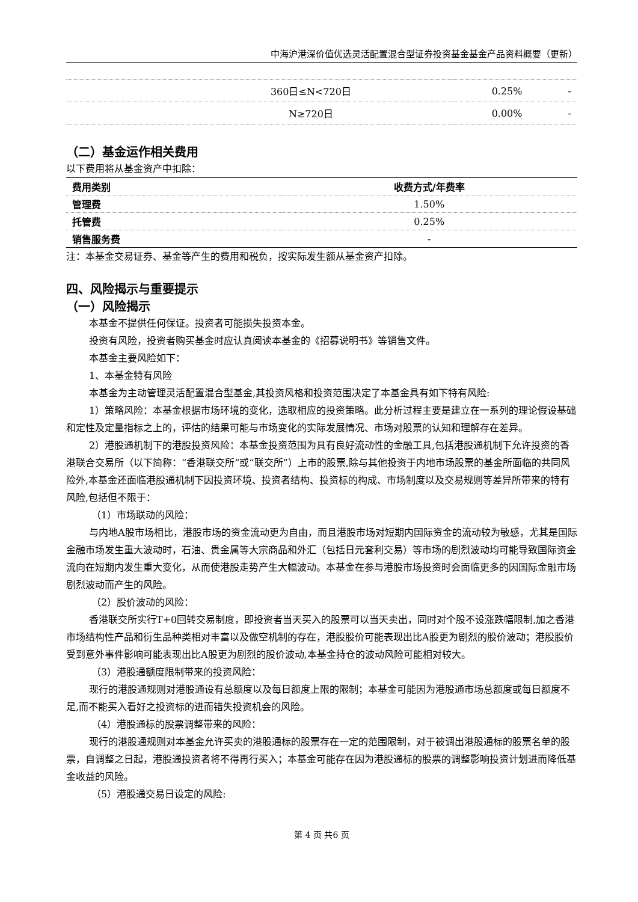中海沪港深价值优选灵活配置混合型证券投资基金基金产品资料概要（更新）
| | 360日≤N<720日 | 0.25% | - |
| | N≥720日 | 0.00% | - |
（二）基金运作相关费用
以下费用将从基金资产中扣除：
| 费用类别 | 收费方式/年费率 |
| --- | --- |
| 管理费 | 1.50% |
| 托管费 | 0.25% |
| 销售服务费 | - |
注：本基金交易证券、基金等产生的费用和税负，按实际发生额从基金资产扣除。
四、风险揭示与重要提示
（一）风险揭示
本基金不提供任何保证。投资者可能损失投资本金。
投资有风险，投资者购买基金时应认真阅读本基金的《招募说明书》等销售文件。
本基金主要风险如下：
1、本基金特有风险
本基金为主动管理灵活配置混合型基金,其投资风格和投资范围决定了本基金具有如下特有风险:
1）策略风险：本基金根据市场环境的变化，选取相应的投资策略。此分析过程主要是建立在一系列的理论假设基础和定性及定量指标之上的，评估的结果可能与市场变化的实际发展情况、市场对股票的认知和理解存在差异。
2）港股通机制下的港股投资风险：本基金投资范围为具有良好流动性的金融工具,包括港股通机制下允许投资的香港联合交易所（以下简称：“香港联交所”或“联交所”）上市的股票,除与其他投资于内地市场股票的基金所面临的共同风险外,本基金还面临港股通机制下因投资环境、投资者结构、投资标的构成、市场制度以及交易规则等差异所带来的特有风险,包括但不限于：
（1）市场联动的风险：
与内地A股市场相比，港股市场的资金流动更为自由，而且港股市场对短期内国际资金的流动较为敏感，尤其是国际金融市场发生重大波动时，石油、贵金属等大宗商品和外汇（包括日元套利交易）等市场的剧烈波动均可能导致国际资金流向在短期内发生重大变化，从而使港股走势产生大幅波动。本基金在参与港股市场投资时会面临更多的因国际金融市场剧烈波动而产生的风险。
（2）股价波动的风险：
香港联交所实行T+0回转交易制度，即投资者当天买入的股票可以当天卖出，同时对个股不设涨跌幅限制,加之香港市场结构性产品和衍生品种类相对丰富以及做空机制的存在，港股股价可能表现出比A股更为剧烈的股价波动；港股股价受到意外事件影响可能表现出比A股更为剧烈的股价波动,本基金持仓的波动风险可能相对较大。
（3）港股通额度限制带来的投资风险：
现行的港股通规则对港股通设有总额度以及每日额度上限的限制；本基金可能因为港股通市场总额度或每日额度不足,而不能买入看好之投资标的进而错失投资机会的风险。
（4）港股通标的股票调整带来的风险：
现行的港股通规则对本基金允许买卖的港股通标的股票存在一定的范围限制，对于被调出港股通标的股票名单的股票，自调整之日起，港股通投资者将不得再行买入；本基金可能存在因为港股通标的股票的调整影响投资计划进而降低基金收益的风险。
（5）港股通交易日设定的风险:
第 4 页 共6 页